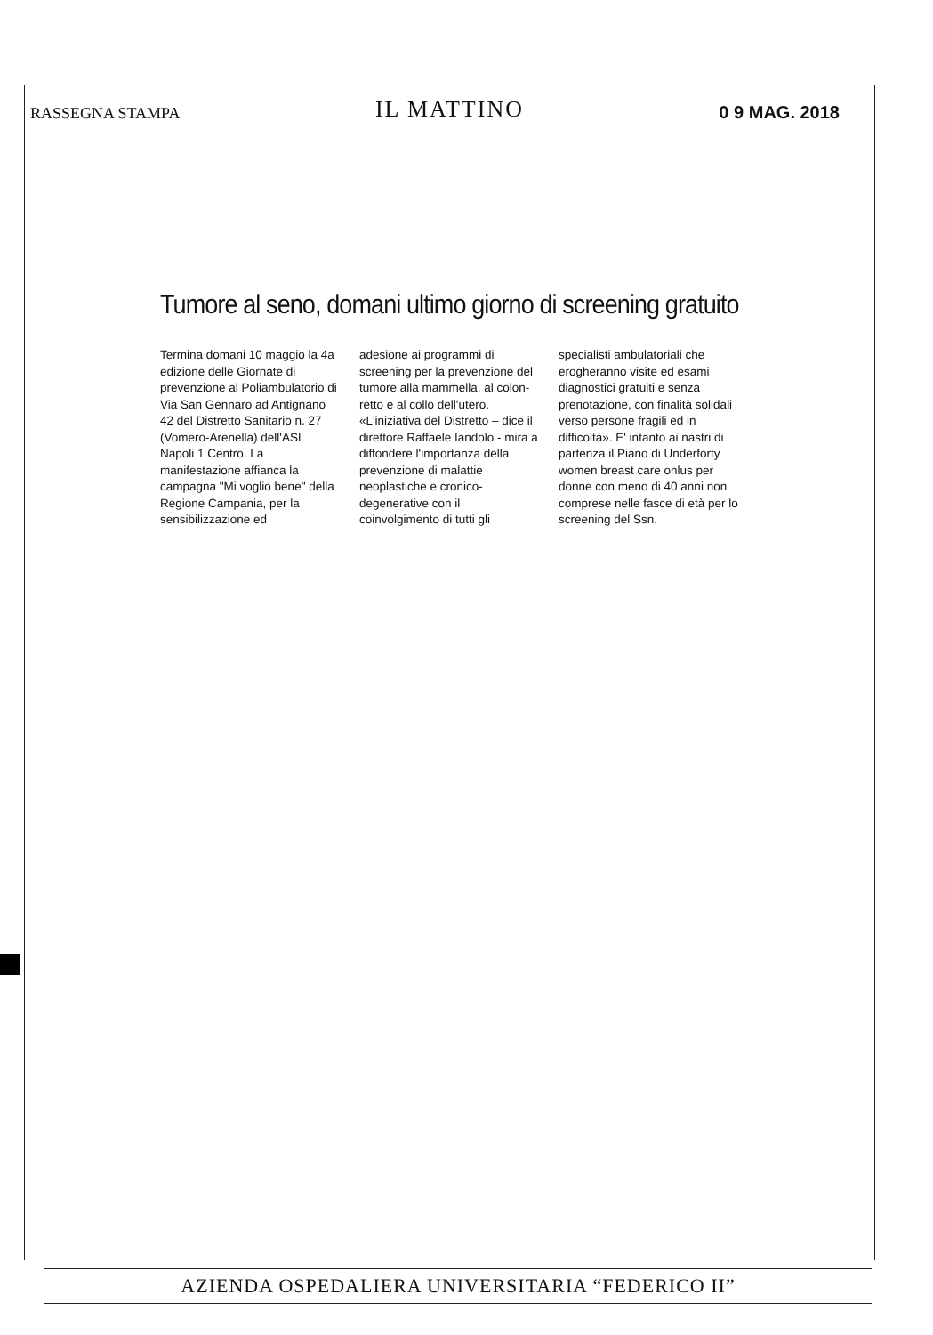RASSEGNA STAMPA IL MATTINO 0 9 MAG. 2018
Tumore al seno, domani ultimo giorno di screening gratuito
Termina domani 10 maggio la 4a edizione delle Giornate di prevenzione al Poliambulatorio di Via San Gennaro ad Antignano 42 del Distretto Sanitario n. 27 (Vomero-Arenella) dell'ASL Napoli 1 Centro. La manifestazione affianca la campagna "Mi voglio bene" della Regione Campania, per la sensibilizzazione ed
adesione ai programmi di screening per la prevenzione del tumore alla mammella, al colon-retto e al collo dell'utero. «L'iniziativa del Distretto – dice il direttore Raffaele Iandolo - mira a diffondere l'importanza della prevenzione di malattie neoplastiche e cronico-degenerative con il coinvolgimento di tutti gli
specialisti ambulatoriali che erogheranno visite ed esami diagnostici gratuiti e senza prenotazione, con finalità solidali verso persone fragili ed in difficoltà». E' intanto ai nastri di partenza il Piano di Underforty women breast care onlus per donne con meno di 40 anni non comprese nelle fasce di età per lo screening del Ssn.
AZIENDA OSPEDALIERA UNIVERSITARIA “FEDERICO II”